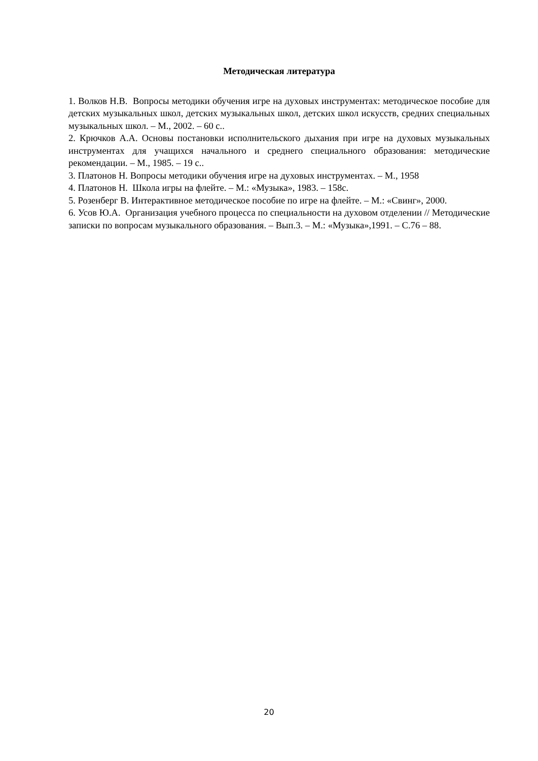Методическая литература
1. Волков Н.В. Вопросы методики обучения игре на духовых инструментах: методическое пособие для детских музыкальных школ, детских музыкальных школ, детских школ искусств, средних специальных музыкальных школ. – М., 2002. – 60 с..
2. Крючков А.А. Основы постановки исполнительского дыхания при игре на духовых музыкальных инструментах для учащихся начального и среднего специального образования: методические рекомендации. – М., 1985. – 19 с..
3. Платонов Н. Вопросы методики обучения игре на духовых инструментах. – М., 1958
4. Платонов Н. Школа игры на флейте. – М.: «Музыка», 1983. – 158с.
5. Розенберг В. Интерактивное методическое пособие по игре на флейте. – М.: «Свинг», 2000.
6. Усов Ю.А. Организация учебного процесса по специальности на духовом отделении // Методические записки по вопросам музыкального образования. – Вып.3. – М.: «Музыка»,1991. – С.76 – 88.
20